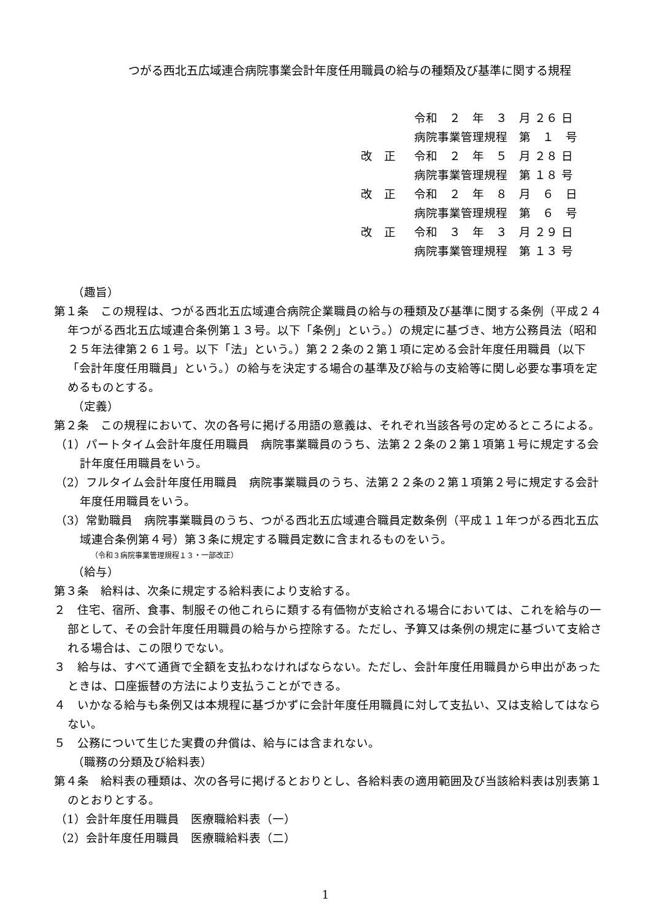つがる西北五広域連合病院事業会計年度任用職員の給与の種類及び基準に関する規程
令和　２　年　３　月 ２６ 日
病院事業管理規程　第　１　号
改　正 令和　２　年　５　月 ２８ 日
病院事業管理規程　第 １８ 号
改　正 令和　２　年　８　月　６　日
病院事業管理規程　第　６　号
改　正 令和　３　年　３　月 ２９ 日
病院事業管理規程　第 １３ 号
（趣旨）
第１条　この規程は、つがる西北五広域連合病院企業職員の給与の種類及び基準に関する条例（平成２４年つがる西北五広域連合条例第１３号。以下「条例」という。）の規定に基づき、地方公務員法（昭和２５年法律第２６１号。以下「法」という。）第２２条の２第１項に定める会計年度任用職員（以下「会計年度任用職員」という。）の給与を決定する場合の基準及び給与の支給等に関し必要な事項を定めるものとする。
（定義）
第２条　この規程において、次の各号に掲げる用語の意義は、それぞれ当該各号の定めるところによる。
（1）パートタイム会計年度任用職員　病院事業職員のうち、法第２２条の２第１項第１号に規定する会計年度任用職員をいう。
（2）フルタイム会計年度任用職員　病院事業職員のうち、法第２２条の２第１項第２号に規定する会計年度任用職員をいう。
（3）常勤職員　病院事業職員のうち、つがる西北五広域連合職員定数条例（平成１１年つがる西北五広域連合条例第４号）第３条に規定する職員定数に含まれるものをいう。
（令和３病院事業管理規程１３・一部改正）
（給与）
第３条　給料は、次条に規定する給料表により支給する。
２　住宅、宿所、食事、制服その他これらに類する有価物が支給される場合においては、これを給与の一部として、その会計年度任用職員の給与から控除する。ただし、予算又は条例の規定に基づいて支給される場合は、この限りでない。
３　給与は、すべて通貨で全額を支払わなければならない。ただし、会計年度任用職員から申出があったときは、口座振替の方法により支払うことができる。
４　いかなる給与も条例又は本規程に基づかずに会計年度任用職員に対して支払い、又は支給してはならない。
５　公務について生じた実費の弁償は、給与には含まれない。
（職務の分類及び給料表）
第４条　給料表の種類は、次の各号に掲げるとおりとし、各給料表の適用範囲及び当該給料表は別表第１のとおりとする。
（1）会計年度任用職員　医療職給料表（一）
（2）会計年度任用職員　医療職給料表（二）
1